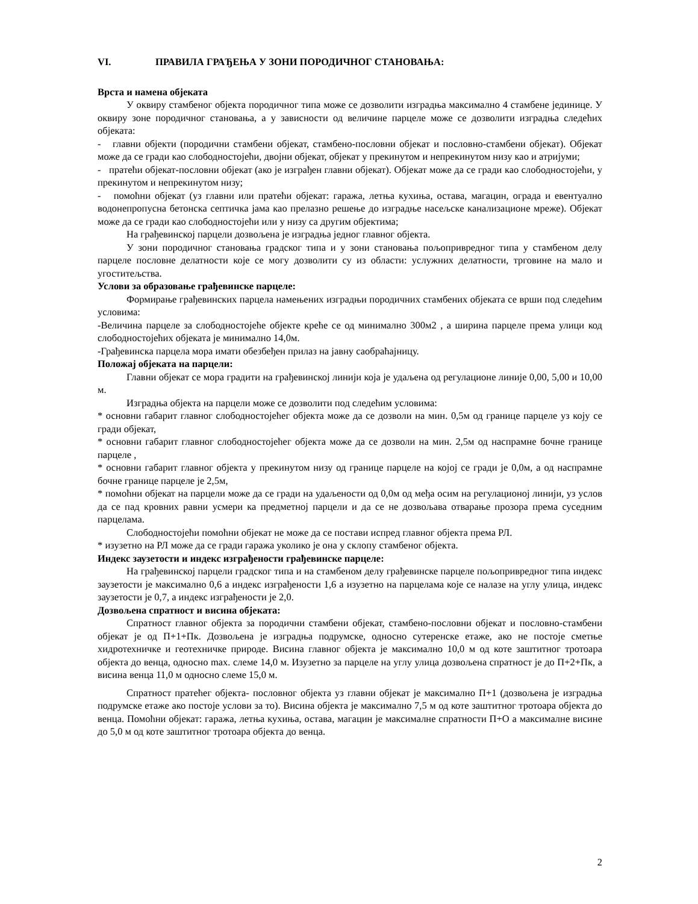VI. ПРАВИЛА ГРАЂЕЊА У ЗОНИ ПОРОДИЧНОГ СТАНОВАЊА:
Врста и намена објеката
У оквиру стамбеног објекта породичног типа може се дозволити изградња максимално 4 стамбене јединице. У оквиру зоне породичног становања, а у зависности од величине парцеле може се дозволити изградња следећих објеката:
- главни објекти (породични стамбени објекат, стамбено-пословни објекат и пословно-стамбени објекат). Објекат може да се гради као слободностојећи, двојни објекат, објекат у прекинутом и непрекинутом низу као и атријуми;
- пратећи објекат-пословни објекат (ако је изграђен главни објекат). Објекат може да се гради као слободностојећи, у прекинутом и непрекинутом низу;
- помоћни објекат (уз главни или пратећи објекат: гаража, летња кухиња, остава, магацин, ограда и евентуално водонепропусна бетонска септичка јама као прелазно решење до изградње насељске канализационе мреже). Објекат може да се гради као слободностојећи или у низу са другим објектима;
На грађевинској парцели дозвољена је изградња једног главног објекта.
У зони породичног становања градског типа и у зони становања пољопривредног типа у стамбеном делу парцеле пословне делатности које се могу дозволити су из области: услужних делатности, трговине на мало и угоститељства.
Услови за образовање грађевинске парцеле:
Формирање грађевинских парцела намењених изградњи породичних стамбених објеката се врши под следећим условима:
-Величина парцеле за слободностојеће објекте креће се од минимално 300м2 , а ширина парцеле према улици код слободностојећих објеката је минимално 14,0м.
-Грађевинска парцела мора имати обезбеђен прилаз на јавну саобраћајницу.
Положај објеката на парцели:
Главни објекат се мора градити на грађевинској линији која је удаљена од регулационе линије 0,00, 5,00 и 10,00 м.
Изградња објекта на парцели може се дозволити под следећим условима:
* основни габарит главног слободностојећег објекта може да се дозволи на мин. 0,5м од границе парцеле уз коју се гради објекат,
* основни габарит главног слободностојећег објекта може да се дозволи на мин. 2,5м од наспрамне бочне границе парцеле ,
* основни габарит главног објекта у прекинутом низу од границе парцеле на којој се гради је 0,0м, а од наспрамне бочне границе парцеле је 2,5м,
* помоћни објекат на парцели може да се гради на удаљености од 0,0м од међа осим на регулационој линији, уз услов да се пад кровних равни усмери ка предметној парцели и да се не дозвољава отварање прозора према суседним парцелама.
Слободностојећи помоћни објекат не може да се постави испред главног објекта према РЛ.
* изузетно на РЛ може да се гради гаража уколико је она у склопу стамбеног објекта.
Индекс заузетости и индекс изграђености грађевинске парцеле:
На грађевинској парцели градског типа и на стамбеном делу грађевинске парцеле пољопривредног типа индекс заузетости је максимално 0,6 а индекс изграђености 1,6 а изузетно на парцелама које се налазе на углу улица, индекс заузетости је 0,7, а индекс изграђености је 2,0.
Дозвољена спратност и висина објеката:
Спратност главног објекта за породични стамбени објекат, стамбено-пословни објекат и пословно-стамбени објекат је од П+1+Пк. Дозвољена је изградња подрумске, односно сутеренске етаже, ако не постоје сметње хидротехничке и геотехничке природе. Висина главног објекта је максимално 10,0 м од коте заштитног тротоара објекта до венца, односно max. слеме 14,0 м. Изузетно за парцеле на углу улица дозвољена спратност је до П+2+Пк, а висина венца 11,0 м односно слеме 15,0 м.
Спратност пратећег објекта- пословног објекта уз главни објекат је максимално П+1 (дозвољена је изградња подрумске етаже ако постоје услови за то). Висина објекта је максимално 7,5 м од коте заштитног тротоара објекта до венца. Помоћни објекат: гаража, летња кухиња, остава, магацин је максималне спратности П+О а максималне висине до 5,0 м од коте заштитног тротоара објекта до венца.
2